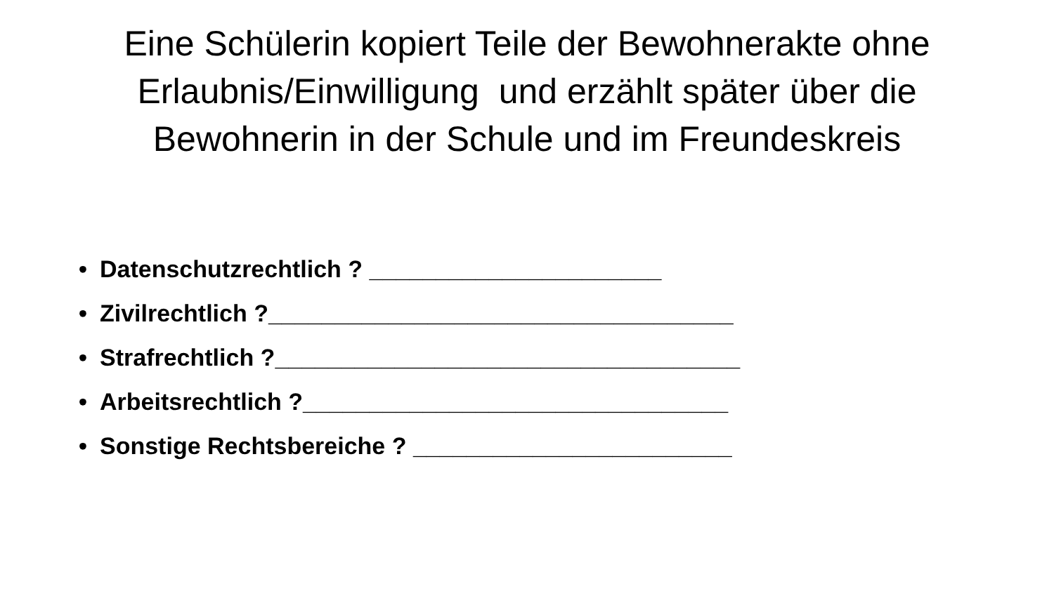Eine Schülerin kopiert Teile der Bewohnerakte ohne Erlaubnis/Einwilligung und erzählt später über die Bewohnerin in der Schule und im Freundeskreis
• Datenschutzrechtlich ? ______________________
• Zivilrechtlich ?___________________________________
• Strafrechtlich ?___________________________________
• Arbeitsrechtlich ?________________________________
• Sonstige Rechtsbereiche ? ________________________